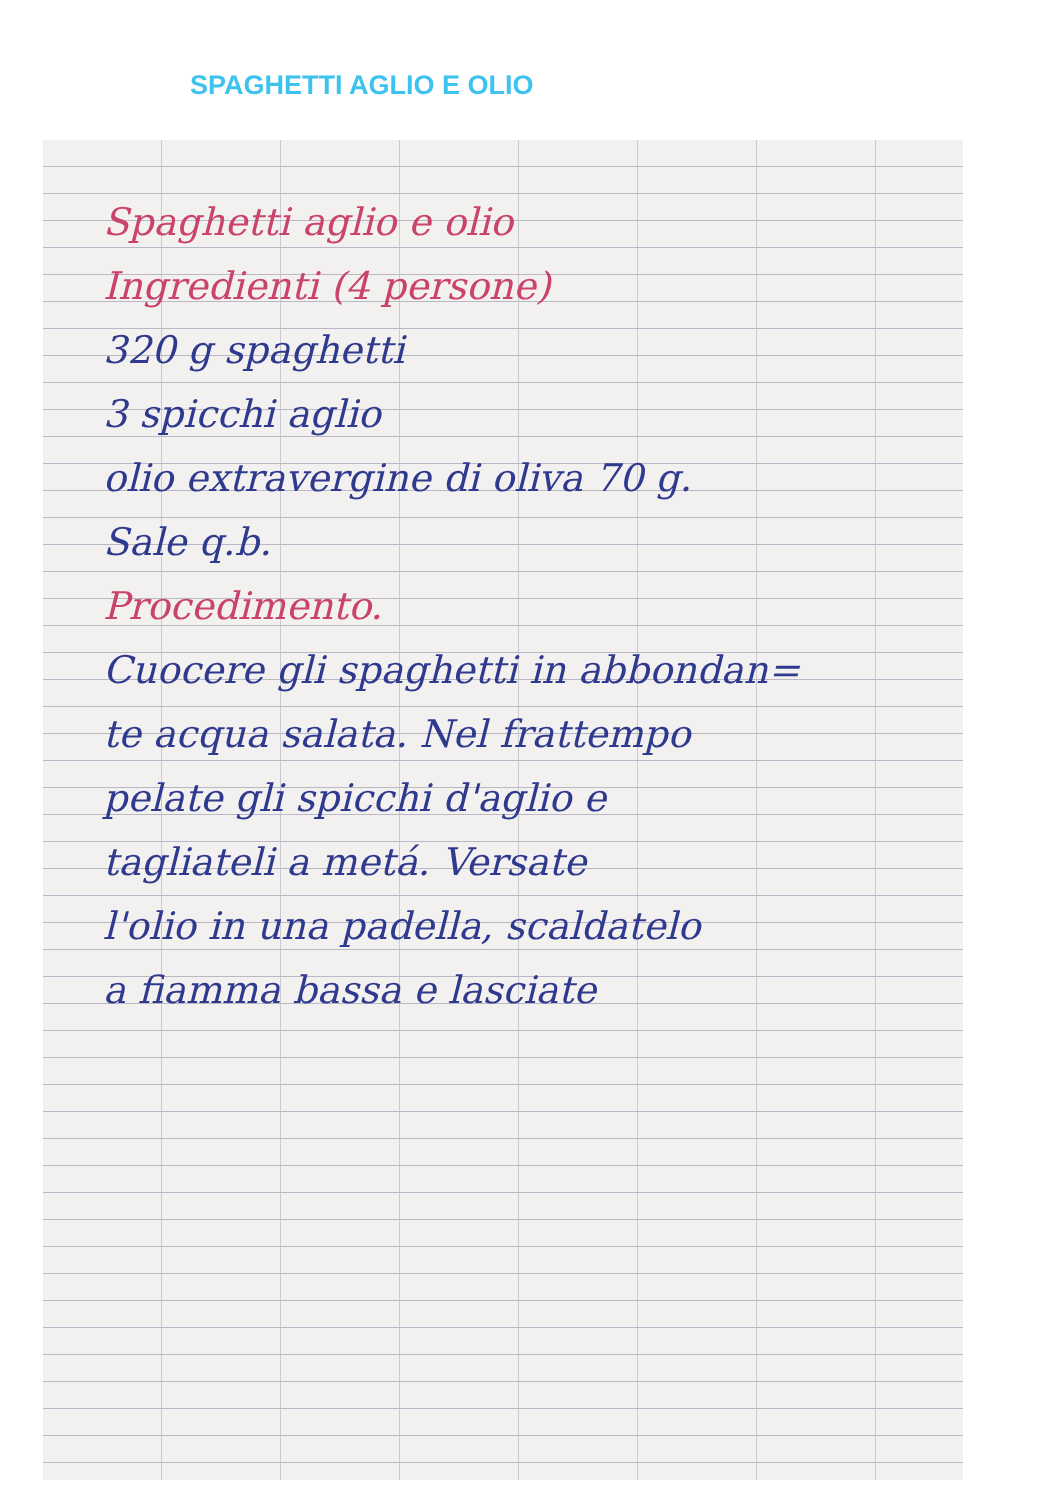SPAGHETTI AGLIO E OLIO
Spaghetti aglio e olio
Ingredienti (4 persone)
320 g spaghetti
3 spicchi aglio
olio extravergine di oliva 70 g.
Sale q.b.
Procedimento.
Cuocere gli spaghetti in abbondan=
te acqua salata. Nel frattempo
pelate gli spicchi d'aglio e
tagliateli a metá. Versate
l'olio in una padella, scaldatelo
a fiamma bassa e lasciate